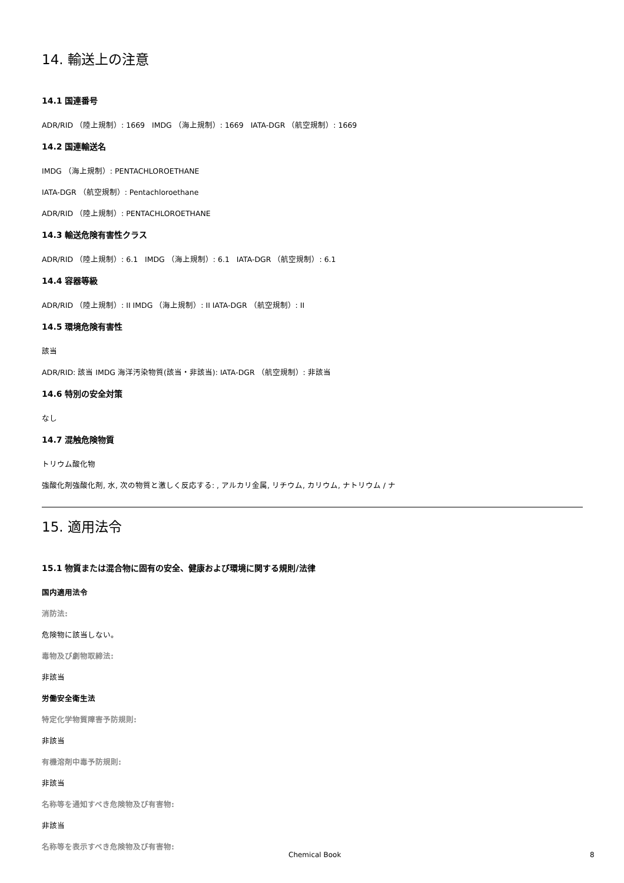14. 輸送上の注意
14.1 国連番号
ADR/RID （陸上規制）: 1669 IMDG （海上規制）: 1669 IATA-DGR （航空規制）: 1669
14.2 国連輸送名
IMDG （海上規制）: PENTACHLOROETHANE
IATA-DGR （航空規制）: Pentachloroethane
ADR/RID （陸上規制）: PENTACHLOROETHANE
14.3 輸送危険有害性クラス
ADR/RID （陸上規制）: 6.1 IMDG （海上規制）: 6.1 IATA-DGR （航空規制）: 6.1
14.4 容器等級
ADR/RID （陸上規制）: II IMDG （海上規制）: II IATA-DGR （航空規制）: II
14.5 環境危険有害性
該当
ADR/RID: 該当 IMDG 海洋汚染物質(該当・非該当): IATA-DGR （航空規制）: 非該当
14.6 特別の安全対策
なし
14.7 混触危険物質
トリウム酸化物
強酸化剤強酸化剤, 水, 次の物質と激しく反応する: , アルカリ金属, リチウム, カリウム, ナトリウム / ナ
15. 適用法令
15.1 物質または混合物に固有の安全、健康および環境に関する規則/法律
国内適用法令
消防法:
危険物に該当しない。
毒物及び劇物取締法:
非該当
労働安全衛生法
特定化学物質障害予防規則:
非該当
有機溶剤中毒予防規則:
非該当
名称等を通知すべき危険物及び有害物:
非該当
名称等を表示すべき危険物及び有害物:
Chemical Book 8